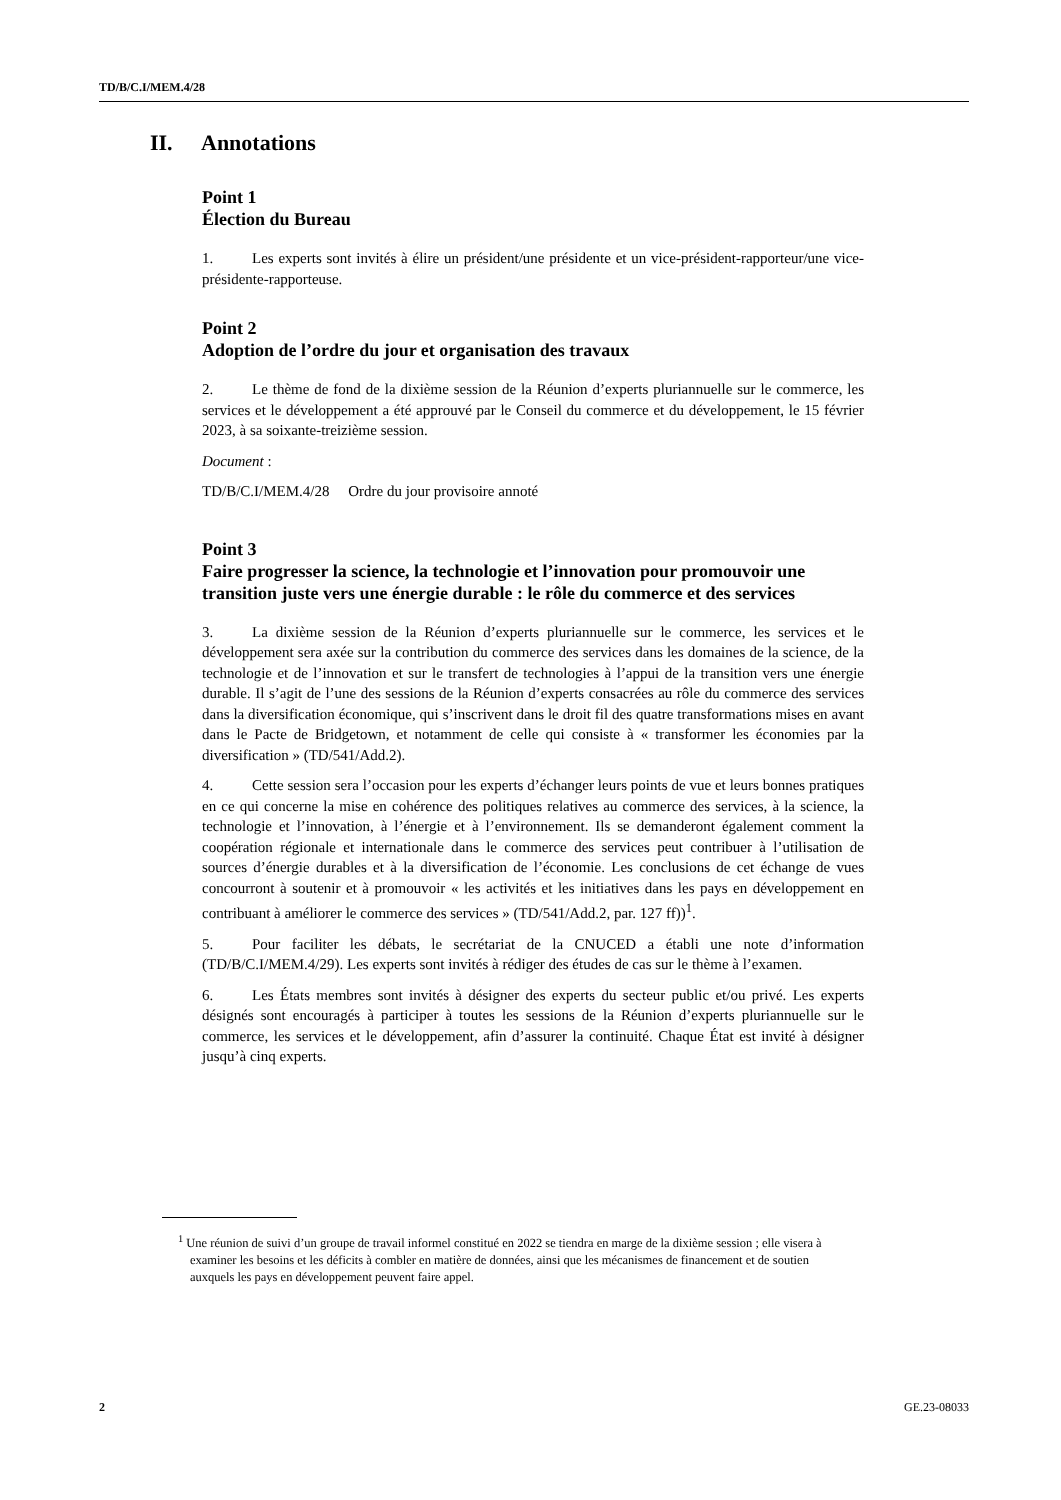TD/B/C.I/MEM.4/28
II. Annotations
Point 1
Élection du Bureau
1. Les experts sont invités à élire un président/une présidente et un vice-président-rapporteur/une vice-présidente-rapporteuse.
Point 2
Adoption de l’ordre du jour et organisation des travaux
2. Le thème de fond de la dixième session de la Réunion d’experts pluriannuelle sur le commerce, les services et le développement a été approuvé par le Conseil du commerce et du développement, le 15 février 2023, à sa soixante-treizième session.
Document :
TD/B/C.I/MEM.4/28 Ordre du jour provisoire annoté
Point 3
Faire progresser la science, la technologie et l’innovation pour promouvoir une transition juste vers une énergie durable : le rôle du commerce et des services
3. La dixième session de la Réunion d’experts pluriannuelle sur le commerce, les services et le développement sera axée sur la contribution du commerce des services dans les domaines de la science, de la technologie et de l’innovation et sur le transfert de technologies à l’appui de la transition vers une énergie durable. Il s’agit de l’une des sessions de la Réunion d’experts consacrées au rôle du commerce des services dans la diversification économique, qui s’inscrivent dans le droit fil des quatre transformations mises en avant dans le Pacte de Bridgetown, et notamment de celle qui consiste à « transformer les économies par la diversification » (TD/541/Add.2).
4. Cette session sera l’occasion pour les experts d’échanger leurs points de vue et leurs bonnes pratiques en ce qui concerne la mise en cohérence des politiques relatives au commerce des services, à la science, la technologie et l’innovation, à l’énergie et à l’environnement. Ils se demanderont également comment la coopération régionale et internationale dans le commerce des services peut contribuer à l’utilisation de sources d’énergie durables et à la diversification de l’économie. Les conclusions de cet échange de vues concourront à soutenir et à promouvoir « les activités et les initiatives dans les pays en développement en contribuant à améliorer le commerce des services » (TD/541/Add.2, par. 127 ff))<sup>1</sup>.
5. Pour faciliter les débats, le secrétariat de la CNUCED a établi une note d’information (TD/B/C.I/MEM.4/29). Les experts sont invités à rédiger des études de cas sur le thème à l’examen.
6. Les États membres sont invités à désigner des experts du secteur public et/ou privé. Les experts désignés sont encouragés à participer à toutes les sessions de la Réunion d’experts pluriannuelle sur le commerce, les services et le développement, afin d’assurer la continuité. Chaque État est invité à désigner jusqu’à cinq experts.
<sup>1</sup> Une réunion de suivi d’un groupe de travail informel constitué en 2022 se tiendra en marge de la dixième session ; elle visera à examiner les besoins et les déficits à combler en matière de données, ainsi que les mécanismes de financement et de soutien auxquels les pays en développement peuvent faire appel.
2 GE.23-08033